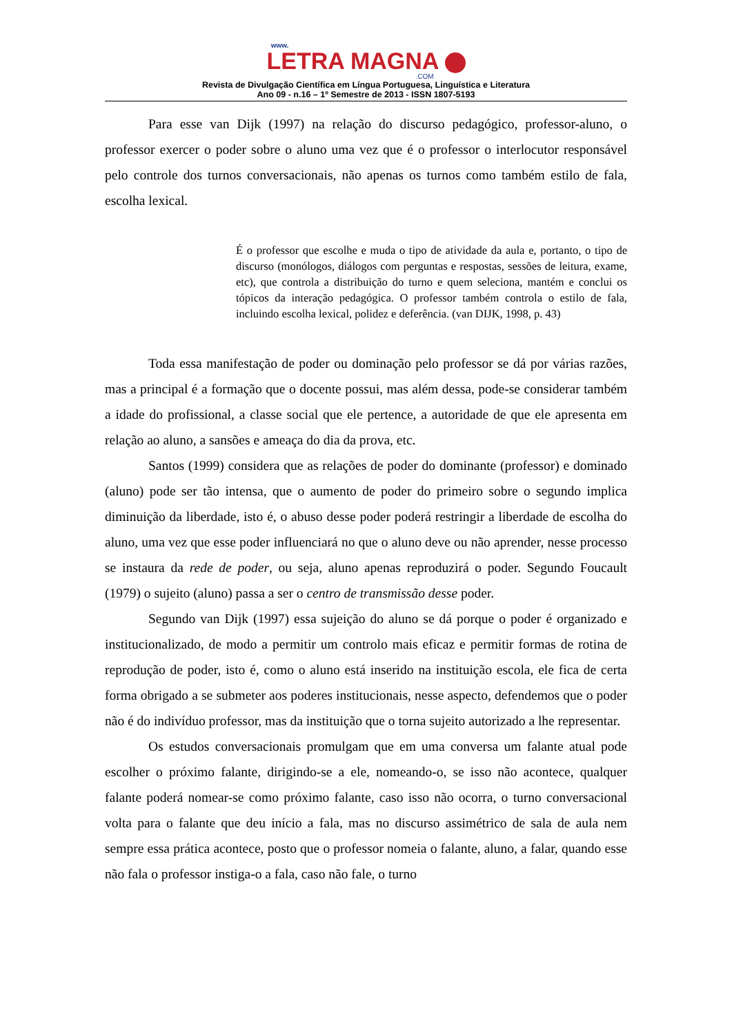www.
LETRA MAGNA
.COM
Revista de Divulgação Científica em Língua Portuguesa, Linguística e Literatura
Ano 09 - n.16 – 1º Semestre de 2013 - ISSN 1807-5193
Para esse van Dijk (1997) na relação do discurso pedagógico, professor-aluno, o professor exercer o poder sobre o aluno uma vez que é o professor o interlocutor responsável pelo controle dos turnos conversacionais, não apenas os turnos como também estilo de fala, escolha lexical.
É o professor que escolhe e muda o tipo de atividade da aula e, portanto, o tipo de discurso (monólogos, diálogos com perguntas e respostas, sessões de leitura, exame, etc), que controla a distribuição do turno e quem seleciona, mantém e conclui os tópicos da interação pedagógica. O professor também controla o estilo de fala, incluindo escolha lexical, polidez e deferência. (van DIJK, 1998, p. 43)
Toda essa manifestação de poder ou dominação pelo professor se dá por várias razões, mas a principal é a formação que o docente possui, mas além dessa, pode-se considerar também a idade do profissional, a classe social que ele pertence, a autoridade de que ele apresenta em relação ao aluno, a sansões e ameaça do dia da prova, etc.
Santos (1999) considera que as relações de poder do dominante (professor) e dominado (aluno) pode ser tão intensa, que o aumento de poder do primeiro sobre o segundo implica diminuição da liberdade, isto é, o abuso desse poder poderá restringir a liberdade de escolha do aluno, uma vez que esse poder influenciará no que o aluno deve ou não aprender, nesse processo se instaura da rede de poder, ou seja, aluno apenas reproduzirá o poder. Segundo Foucault (1979) o sujeito (aluno) passa a ser o centro de transmissão desse poder.
Segundo van Dijk (1997) essa sujeição do aluno se dá porque o poder é organizado e institucionalizado, de modo a permitir um controlo mais eficaz e permitir formas de rotina de reprodução de poder, isto é, como o aluno está inserido na instituição escola, ele fica de certa forma obrigado a se submeter aos poderes institucionais, nesse aspecto, defendemos que o poder não é do indivíduo professor, mas da instituição que o torna sujeito autorizado a lhe representar.
Os estudos conversacionais promulgam que em uma conversa um falante atual pode escolher o próximo falante, dirigindo-se a ele, nomeando-o, se isso não acontece, qualquer falante poderá nomear-se como próximo falante, caso isso não ocorra, o turno conversacional volta para o falante que deu início a fala, mas no discurso assimétrico de sala de aula nem sempre essa prática acontece, posto que o professor nomeia o falante, aluno, a falar, quando esse não fala o professor instiga-o a fala, caso não fale, o turno